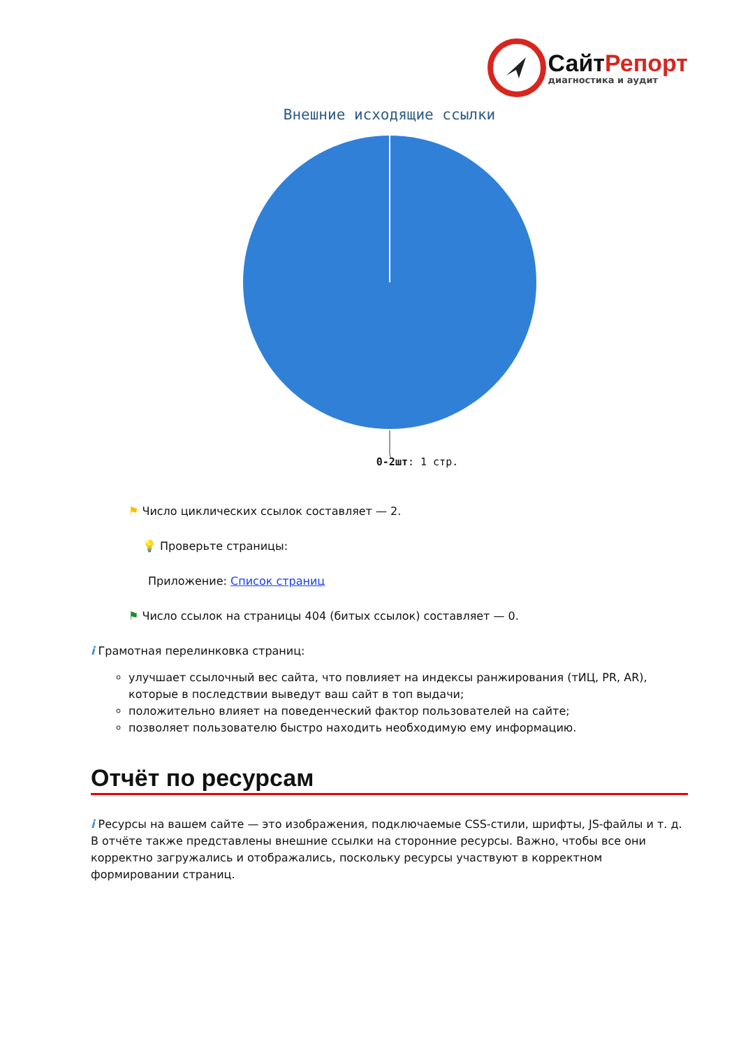СайтРепорт
диагностика и аудит
Внешние исходящие ссылки
0-2шт: 1 стр.
⚑ Число циклических ссылок составляет — 2.
💡 Проверьте страницы:
Приложение: Список страниц
⚑ Число ссылок на страницы 404 (битых ссылок) составляет — 0.
i Грамотная перелинковка страниц:
улучшает ссылочный вес сайта, что повлияет на индексы ранжирования (тИЦ, PR, AR), которые в последствии выведут ваш сайт в топ выдачи;
положительно влияет на поведенческий фактор пользователей на сайте;
позволяет пользователю быстро находить необходимую ему информацию.
Отчёт по ресурсам
i Ресурсы на вашем сайте — это изображения, подключаемые CSS-стили, шрифты, JS-файлы и т. д. В отчёте также представлены внешние ссылки на сторонние ресурсы. Важно, чтобы все они корректно загружались и отображались, поскольку ресурсы участвуют в корректном формировании страниц.